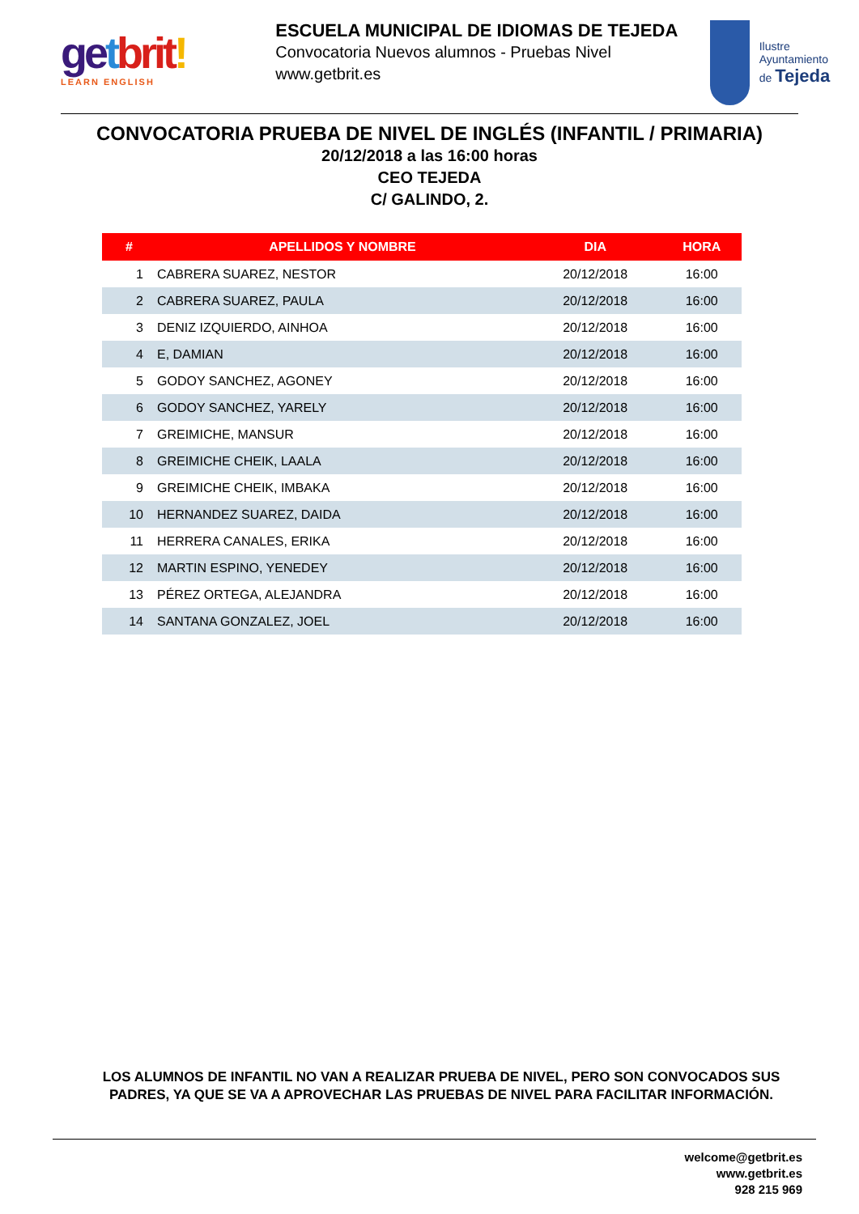ge tbrit!
LEARN ENGLISH
ESCUELA MUNICIPAL DE IDIOMAS DE TEJEDA
Convocatoria Nuevos alumnos - Pruebas Nivel
www.getbrit.es
Ilustre Ayuntamiento
de Tejeda
CONVOCATORIA PRUEBA DE NIVEL DE INGLÉS (INFANTIL / PRIMARIA)
20/12/2018 a las 16:00 horas
CEO TEJEDA
C/ GALINDO, 2.
| # | APELLIDOS Y NOMBRE | DIA | HORA |
| --- | --- | --- | --- |
| 1 | CABRERA SUAREZ, NESTOR | 20/12/2018 | 16:00 |
| 2 | CABRERA SUAREZ, PAULA | 20/12/2018 | 16:00 |
| 3 | DENIZ IZQUIERDO, AINHOA | 20/12/2018 | 16:00 |
| 4 | E, DAMIAN | 20/12/2018 | 16:00 |
| 5 | GODOY SANCHEZ, AGONEY | 20/12/2018 | 16:00 |
| 6 | GODOY SANCHEZ, YARELY | 20/12/2018 | 16:00 |
| 7 | GREIMICHE, MANSUR | 20/12/2018 | 16:00 |
| 8 | GREIMICHE CHEIK, LAALA | 20/12/2018 | 16:00 |
| 9 | GREIMICHE CHEIK, IMBAKA | 20/12/2018 | 16:00 |
| 10 | HERNANDEZ SUAREZ, DAIDA | 20/12/2018 | 16:00 |
| 11 | HERRERA CANALES, ERIKA | 20/12/2018 | 16:00 |
| 12 | MARTIN ESPINO, YENEDEY | 20/12/2018 | 16:00 |
| 13 | PÉREZ ORTEGA, ALEJANDRA | 20/12/2018 | 16:00 |
| 14 | SANTANA GONZALEZ, JOEL | 20/12/2018 | 16:00 |
LOS ALUMNOS DE INFANTIL NO VAN A REALIZAR PRUEBA DE NIVEL, PERO SON CONVOCADOS SUS PADRES, YA QUE SE VA A APROVECHAR LAS PRUEBAS DE NIVEL PARA FACILITAR INFORMACIÓN.
welcome@getbrit.es
www.getbrit.es
928 215 969